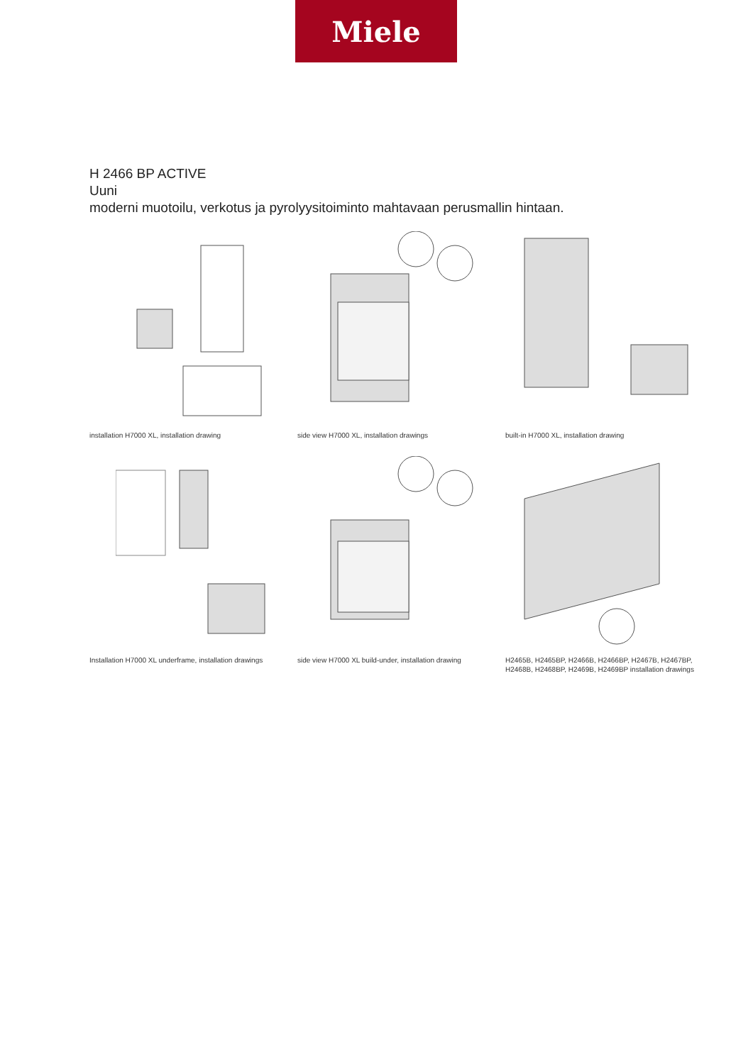Miele
H 2466 BP ACTIVE
Uuni
moderni muotoilu, verkotus ja pyrolyysitoiminto mahtavaan perusmallin hintaan.
installation H7000 XL, installation drawing
side view H7000 XL, installation drawings
built-in H7000 XL, installation drawing
Installation H7000 XL underframe, installation drawings
side view H7000 XL build-under, installation drawing
H2465B, H2465BP, H2466B, H2466BP, H2467B, H2467BP, H2468B, H2468BP, H2469B, H2469BP installation drawings